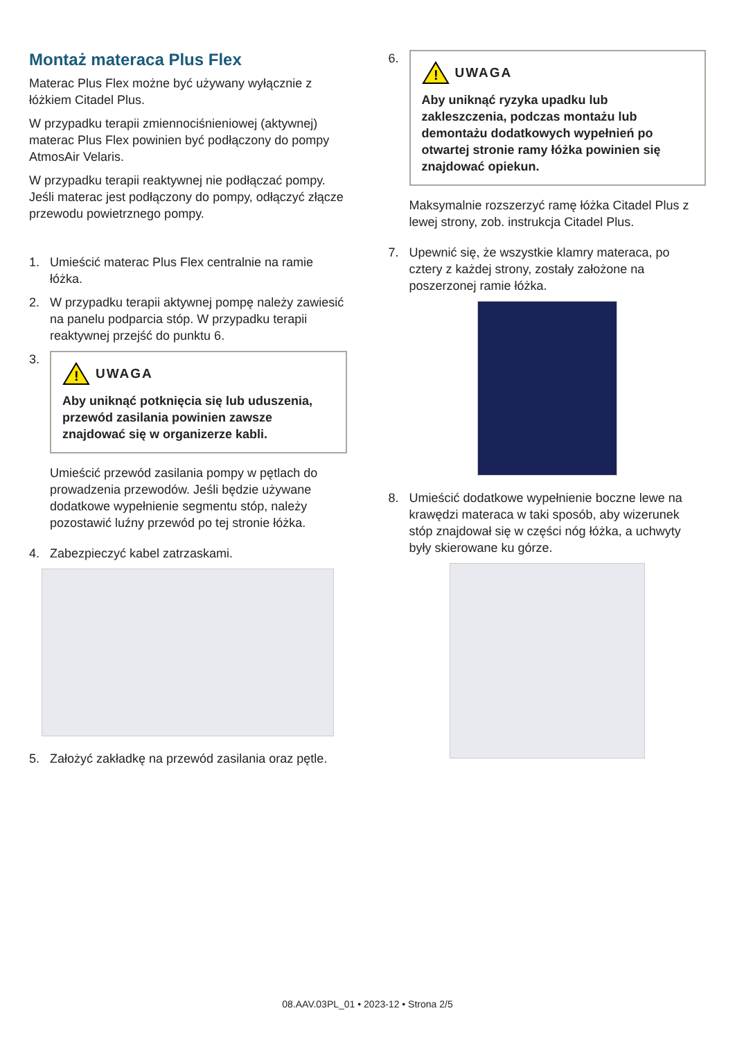Montaż materaca Plus Flex
Materac Plus Flex możne być używany wyłącznie z łóżkiem Citadel Plus.
W przypadku terapii zmiennociśnieniowej (aktywnej) materac Plus Flex powinien być podłączony do pompy AtmosAir Velaris.
W przypadku terapii reaktywnej nie podłączać pompy. Jeśli materac jest podłączony do pompy, odłączyć złącze przewodu powietrznego pompy.
1. Umieścić materac Plus Flex centralnie na ramie łóżka.
2. W przypadku terapii aktywnej pompę należy zawiesić na panelu podparcia stóp. W przypadku terapii reaktywnej przejść do punktu 6.
3.
!
UWAGA
Aby uniknąć potknięcia się lub uduszenia, przewód zasilania powinien zawsze znajdować się w organizerze kabli.
Umieścić przewód zasilania pompy w pętlach do prowadzenia przewodów. Jeśli będzie używane dodatkowe wypełnienie segmentu stóp, należy pozostawić luźny przewód po tej stronie łóżka.
4. Zabezpieczyć kabel zatrzaskami.
5. Założyć zakładkę na przewód zasilania oraz pętle.
6.
!
UWAGA
Aby uniknąć ryzyka upadku lub zakleszczenia, podczas montażu lub demontażu dodatkowych wypełnień po otwartej stronie ramy łóżka powinien się znajdować opiekun.
Maksymalnie rozszerzyć ramę łóżka Citadel Plus z lewej strony, zob. instrukcja Citadel Plus.
7. Upewnić się, że wszystkie klamry materaca, po cztery z każdej strony, zostały założone na poszerzonej ramie łóżka.
8. Umieścić dodatkowe wypełnienie boczne lewe na krawędzi materaca w taki sposób, aby wizerunek stóp znajdował się w części nóg łóżka, a uchwyty były skierowane ku górze.
08.AAV.03PL_01 • 2023-12 • Strona 2/5